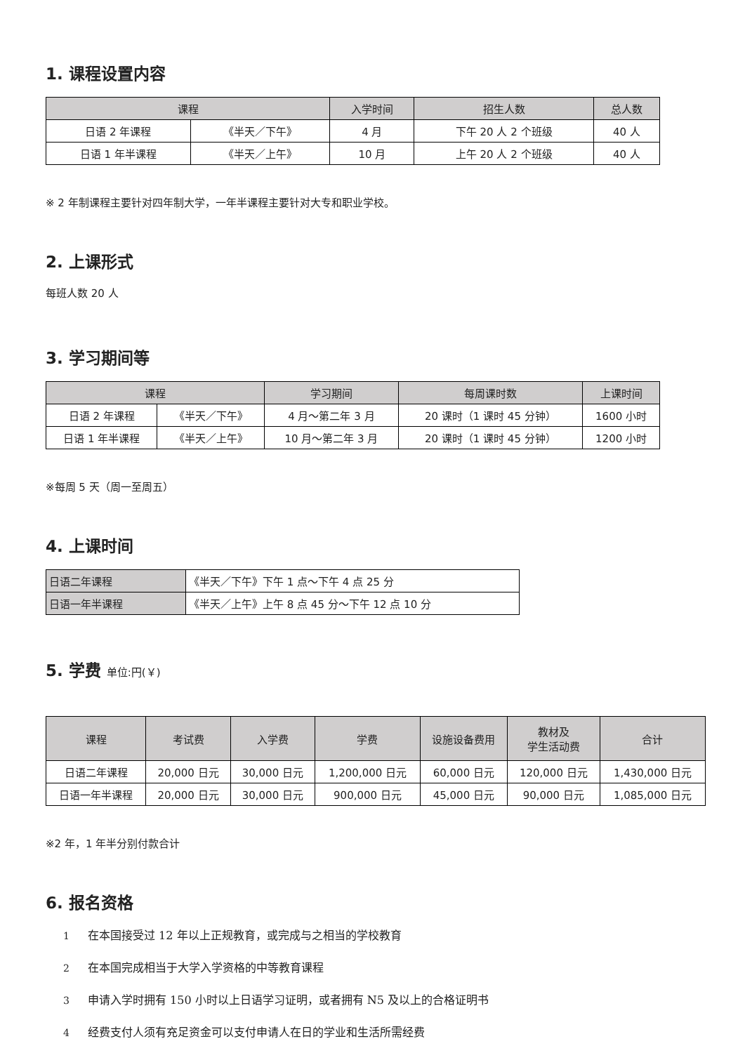1. 课程设置内容
| 课程 | | 入学时间 | 招生人数 | 总人数 |
| --- | --- | --- | --- | --- |
| 日语 2 年课程 | 《半天／下午》 | 4 月 | 下午 20 人 2 个班级 | 40 人 |
| 日语 1 年半课程 | 《半天／上午》 | 10 月 | 上午 20 人 2 个班级 | 40 人 |
※ 2 年制课程主要针对四年制大学，一年半课程主要针对大专和职业学校。
2. 上课形式
每班人数 20 人
3. 学习期间等
| 课程 | | 学习期间 | 每周课时数 | 上课时间 |
| --- | --- | --- | --- | --- |
| 日语 2 年课程 | 《半天／下午》 | 4 月～第二年 3 月 | 20 课时（1 课时 45 分钟） | 1600 小时 |
| 日语 1 年半课程 | 《半天／上午》 | 10 月～第二年 3 月 | 20 课时（1 课时 45 分钟） | 1200 小时 |
※每周 5 天（周一至周五）
4. 上课时间
| 日语二年课程 | 《半天／下午》下午 1 点～下午 4 点 25 分 |
| 日语一年半课程 | 《半天／上午》上午 8 点 45 分～下午 12 点 10 分 |
5. 学费 单位:円(￥)
| 课程 | 考试费 | 入学费 | 学费 | 设施设备费用 | 教材及 学生活动费 | 合计 |
| --- | --- | --- | --- | --- | --- | --- |
| 日语二年课程 | 20,000 日元 | 30,000 日元 | 1,200,000 日元 | 60,000 日元 | 120,000 日元 | 1,430,000 日元 |
| 日语一年半课程 | 20,000 日元 | 30,000 日元 | 900,000 日元 | 45,000 日元 | 90,000 日元 | 1,085,000 日元 |
※2 年，1 年半分别付款合计
6. 报名资格
1 在本国接受过 12 年以上正规教育，或完成与之相当的学校教育
2 在本国完成相当于大学入学资格的中等教育课程
3 申请入学时拥有 150 小时以上日语学习证明，或者拥有 N5 及以上的合格证明书
4 经费支付人须有充足资金可以支付申请人在日的学业和生活所需经费